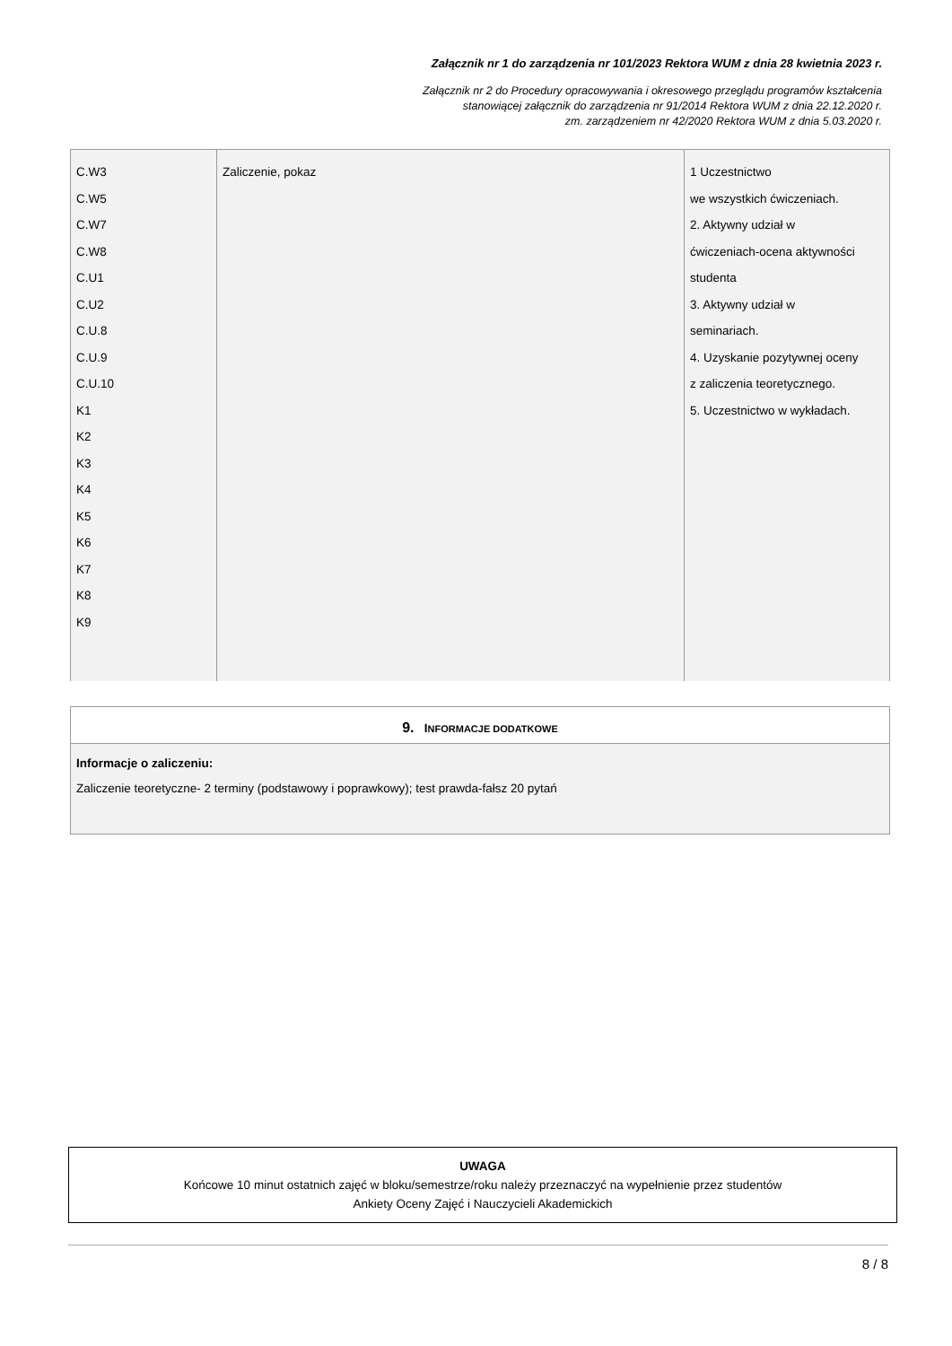Załącznik nr 1 do zarządzenia nr 101/2023 Rektora WUM z dnia 28 kwietnia 2023 r.
Załącznik nr 2 do Procedury opracowywania i okresowego przeglądu programów kształcenia
stanowiącej załącznik do zarządzenia nr 91/2014 Rektora WUM z dnia 22.12.2020 r.
zm. zarządzeniem nr 42/2020 Rektora WUM z dnia 5.03.2020 r.
| C.W3 C.W5 C.W7 C.W8 C.U1 C.U2 C.U.8 C.U.9 C.U.10 K1 K2 K3 K4 K5 K6 K7 K8 K9 | Zaliczenie, pokaz | 1 Uczestnictwo we wszystkich ćwiczeniach. 2. Aktywny udział w ćwiczeniach-ocena aktywności studenta 3. Aktywny udział w seminariach. 4. Uzyskanie pozytywnej oceny z zaliczenia teoretycznego. 5. Uczestnictwo w wykładach. |
9. INFORMACJE DODATKOWE
Informacje o zaliczeniu:
Zaliczenie teoretyczne- 2 terminy (podstawowy i poprawkowy); test prawda-fałsz 20 pytań
UWAGA
Końcowe 10 minut ostatnich zajęć w bloku/semestrze/roku należy przeznaczyć na wypełnienie przez studentów
Ankiety Oceny Zajęć i Nauczycieli Akademickich
8 / 8